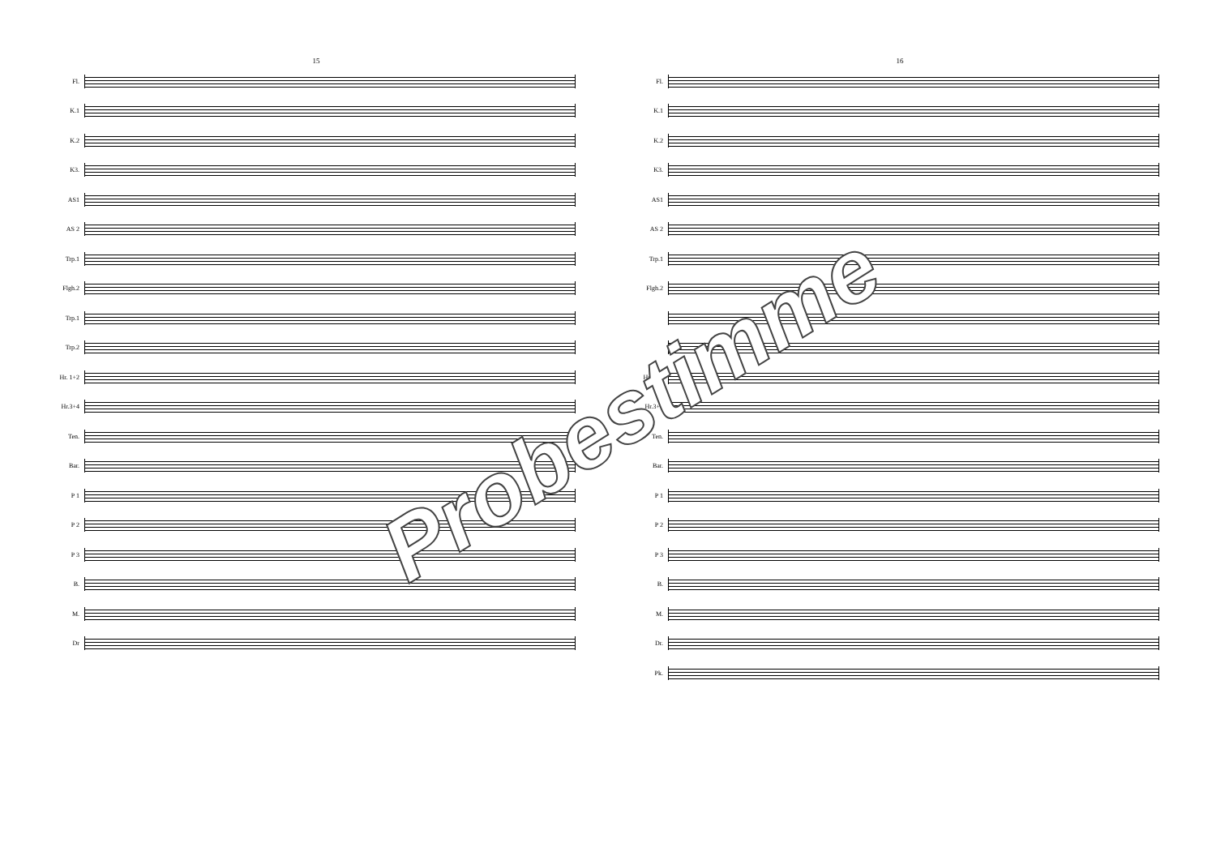15
Fl.
K.1
K.2
K3.
AS1
AS 2
Trp.1
Flgh.2
Trp.1
Trp.2
Hr. 1+2
Hr.3+4
Ten.
Bar.
P 1
P 2
P 3
B.
M.
Dr
16
Fl.
K.1
K.2
K3.
AS1
AS 2
Trp.1
Flgh.2
Hr. 1+2
Hr.3+4
Ten.
Bar.
P 1
P 2
P 3
B.
M.
Dr.
Pk.
Probestimme